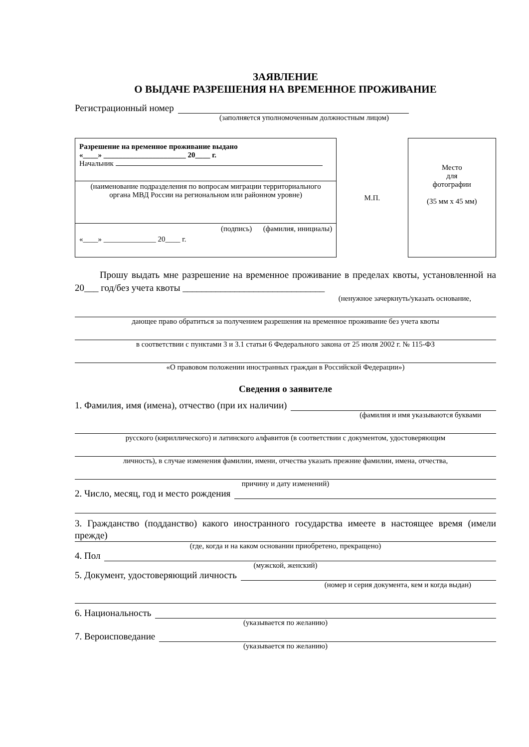ЗАЯВЛЕНИЕ
О ВЫДАЧЕ РАЗРЕШЕНИЯ НА ВРЕМЕННОЕ ПРОЖИВАНИЕ
Регистрационный номер
(заполняется уполномоченным должностным лицом)
Разрешение на временное проживание выдано
«____» ______________________ 20____ г.
Начальник
(наименование подразделения по вопросам миграции территориального органа МВД России на региональном или районном уровне)
(подпись) (фамилия, инициалы)
«____» ______________ 20____ г.
М.П.
Место
для
фотографии
(35 мм х 45 мм)
Прошу выдать мне разрешение на временное проживание в пределах квоты, установленной на 20___ год/без учета квоты ______________________________
(ненужное зачеркнуть/указать основание,
дающее право обратиться за получением разрешения на временное проживание без учета квоты
в соответствии с пунктами 3 и 3.1 статьи 6 Федерального закона от 25 июля 2002 г. № 115-ФЗ
«О правовом положении иностранных граждан в Российской Федерации»)
Сведения о заявителе
1. Фамилия, имя (имена), отчество (при их наличии)
(фамилия и имя указываются буквами
русского (кириллического) и латинского алфавитов (в соответствии с документом, удостоверяющим
личность), в случае изменения фамилии, имени, отчества указать прежние фамилии, имена, отчества,
причину и дату изменений)
2. Число, месяц, год и место рождения
3. Гражданство (подданство) какого иностранного государства имеете в настоящее время (имели прежде)
(где, когда и на каком основании приобретено, прекращено)
4. Пол
(мужской, женский)
5. Документ, удостоверяющий личность
(номер и серия документа, кем и когда выдан)
6. Национальность
(указывается по желанию)
7. Вероисповедание
(указывается по желанию)